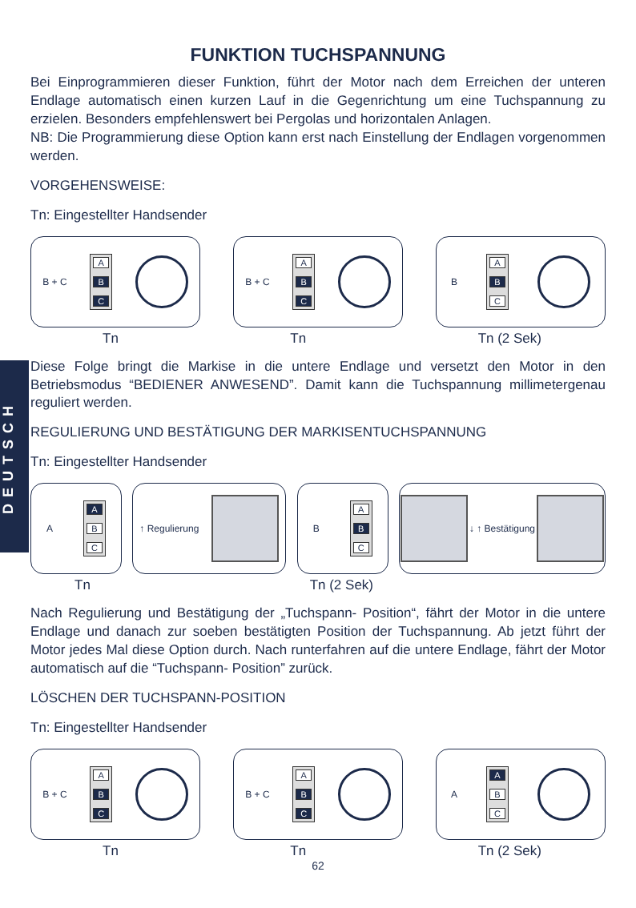DEUTSCH
FUNKTION TUCHSPANNUNG
Bei Einprogrammieren dieser Funktion, führt der Motor nach dem Erreichen der unteren Endlage automatisch einen kurzen Lauf in die Gegenrichtung um eine Tuchspannung zu erzielen. Besonders empfehlenswert bei Pergolas und horizontalen Anlagen.
NB: Die Programmierung diese Option kann erst nach Einstellung der Endlagen vorgenommen werden.
VORGEHENSWEISE:
Tn: Eingestellter Handsender
B + C
A
B
C
B + C
A
B
C
B
A
B
C
Tn Tn Tn (2 Sek)
Diese Folge bringt die Markise in die untere Endlage und versetzt den Motor in den Betriebsmodus “BEDIENER ANWESEND”. Damit kann die Tuchspannung millimetergenau reguliert werden.
REGULIERUNG UND BESTÄTIGUNG DER MARKISENTUCHSPANNUNG
Tn: Eingestellter Handsender
A
A
B
C
↑ Regulierung B
A
B
C
↓ ↑ Bestätigung
Tn Tn (2 Sek)
Nach Regulierung und Bestätigung der „Tuchspann- Position“, fährt der Motor in die untere Endlage und danach zur soeben bestätigten Position der Tuchspannung. Ab jetzt führt der Motor jedes Mal diese Option durch. Nach runterfahren auf die untere Endlage, fährt der Motor automatisch auf die “Tuchspann- Position” zurück.
LÖSCHEN DER TUCHSPANN-POSITION
Tn: Eingestellter Handsender
B + C
A
B
C
B + C
A
B
C
A
A
B
C
Tn Tn Tn (2 Sek)
62